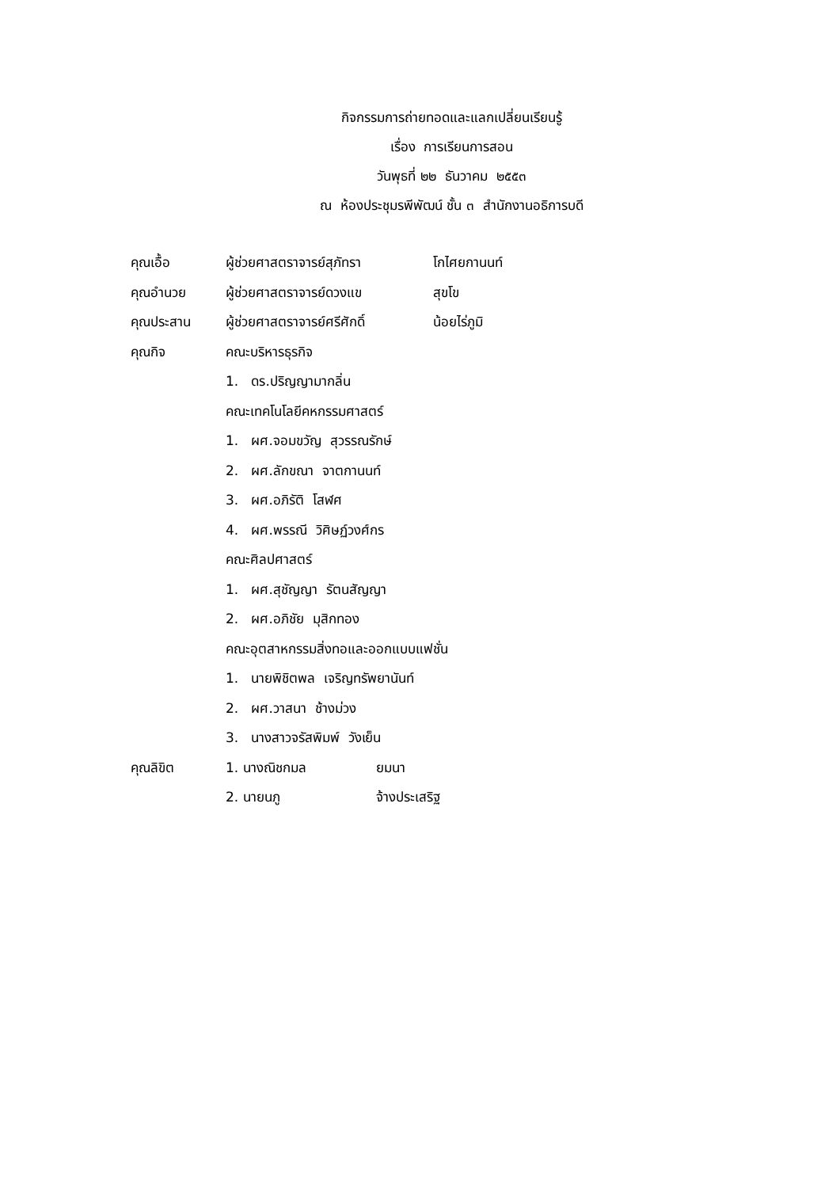กิจกรรมการถ่ายทอดและแลกเปลี่ยนเรียนรู้
เรื่อง การเรียนการสอน
วันพุธที่ ๒๒ ธันวาคม ๒๕๕๓
ณ ห้องประชุมรพีพัฒน์ ชั้น ๓ สำนักงานอธิการบดี
คุณเอื้อ ผู้ช่วยศาสตราจารย์สุภัทรา โกไศยกานนท์
คุณอำนวย ผู้ช่วยศาสตราจารย์ดวงแข สุขโข
คุณประสาน ผู้ช่วยศาสตราจารย์ศรีศักดิ์ น้อยไร่ภูมิ
คุณกิจ คณะบริหารธุรกิจ
1. ดร.ปริญญามากลิ่น
คณะเทคโนโลยีคหกรรมศาสตร์
1. ผศ.จอมขวัญ สุวรรณรักษ์
2. ผศ.ลักขณา จาตกานนท์
3. ผศ.อภิรัติ โสฬศ
4. ผศ.พรรณี วิศิษฏ์วงศ์กร
คณะศิลปศาสตร์
1. ผศ.สุชัญญา รัตนสัญญา
2. ผศ.อภิชัย มุสิกทอง
คณะอุตสาหกรรมสิ่งทอและออกแบบแฟชั่น
1. นายพิชิตพล เจริญทรัพยานันท์
2. ผศ.วาสนา ช้างม่วง
3. นางสาวจรัสพิมพ์ วังเย็น
คุณลิขิต 1. นางณิชกมล ยมนา
2. นายนภู จ้างประเสริฐ